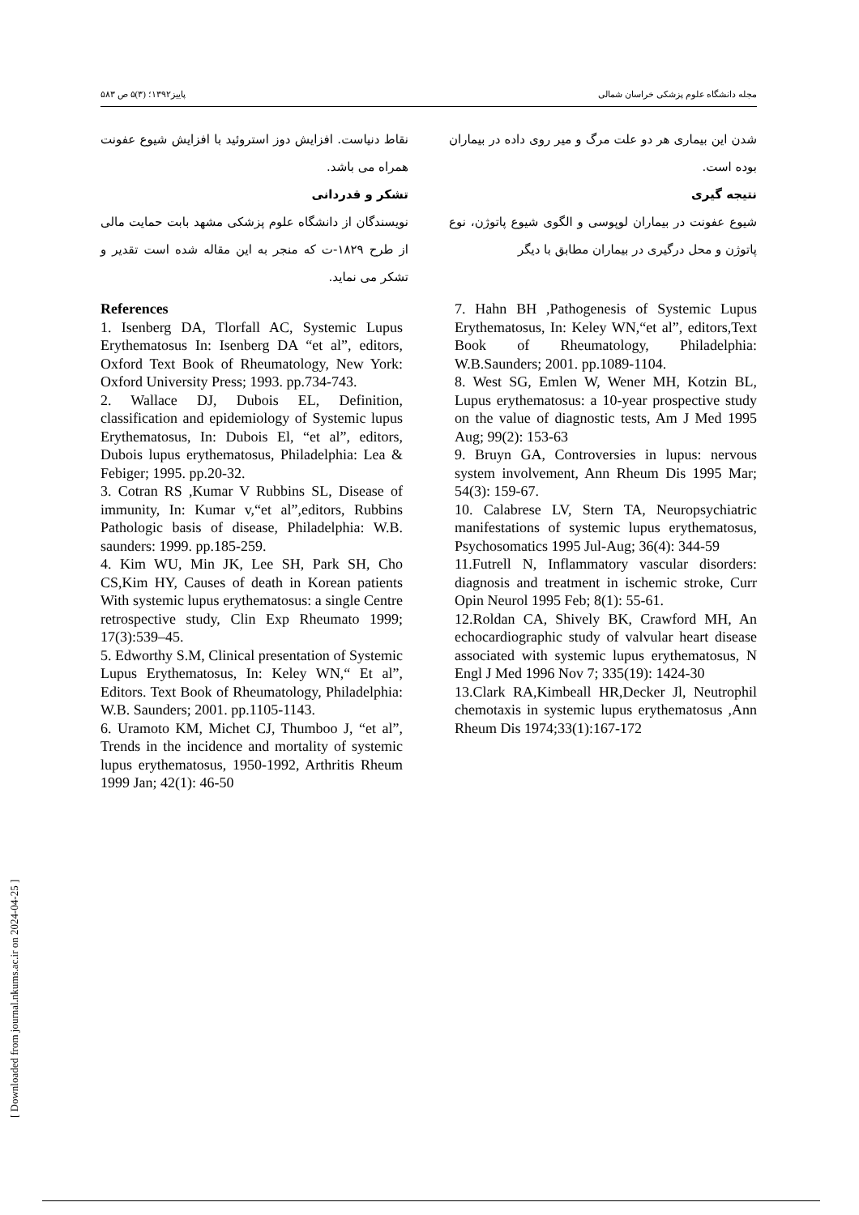مجله دانشگاه علوم پزشکی خراسان شمالی پاییز۱۳۹۲؛ (۳)۵ ص ۵۸۳
شدن این بیماری هر دو علت مرگ و میر روی داده در بیماران بوده است.
نتیجه گیری
شیوع عفونت در بیماران لوپوسی و الگوی شیوع پاتوژن، نوع پاتوژن و محل درگیری در بیماران مطابق با دیگر
نقاط دنیاست. افزایش دوز استروئید با افزایش شیوع عفونت همراه می باشد.
تشکر و قدردانی
نویسندگان از دانشگاه علوم پزشکی مشهد بابت حمایت مالی از طرح ۱۸۲۹-ت که منجر به این مقاله شده است تقدیر و تشکر می نماید.
References
1. Isenberg DA, Tlorfall AC, Systemic Lupus Erythematosus In: Isenberg DA “et al”, editors, Oxford Text Book of Rheumatology, New York: Oxford University Press; 1993. pp.734-743.
2. Wallace DJ, Dubois EL, Definition, classification and epidemiology of Systemic lupus Erythematosus, In: Dubois El, “et al”, editors, Dubois lupus erythematosus, Philadelphia: Lea & Febiger; 1995. pp.20-32.
3. Cotran RS ,Kumar V Rubbins SL, Disease of immunity, In: Kumar v,“et al”,editors, Rubbins Pathologic basis of disease, Philadelphia: W.B. saunders: 1999. pp.185-259.
4. Kim WU, Min JK, Lee SH, Park SH, Cho CS,Kim HY, Causes of death in Korean patients With systemic lupus erythematosus: a single Centre retrospective study, Clin Exp Rheumato 1999; 17(3):539–45.
5. Edworthy S.M, Clinical presentation of Systemic Lupus Erythematosus, In: Keley WN,“ Et al”, Editors. Text Book of Rheumatology, Philadelphia: W.B. Saunders; 2001. pp.1105-1143.
6. Uramoto KM, Michet CJ, Thumboo J, “et al”, Trends in the incidence and mortality of systemic lupus erythematosus, 1950-1992, Arthritis Rheum 1999 Jan; 42(1): 46-50
7. Hahn BH ,Pathogenesis of Systemic Lupus Erythematosus, In: Keley WN,“et al”, editors,Text Book of Rheumatology, Philadelphia: W.B.Saunders; 2001. pp.1089-1104.
8. West SG, Emlen W, Wener MH, Kotzin BL, Lupus erythematosus: a 10-year prospective study on the value of diagnostic tests, Am J Med 1995 Aug; 99(2): 153-63
9. Bruyn GA, Controversies in lupus: nervous system involvement, Ann Rheum Dis 1995 Mar; 54(3): 159-67.
10. Calabrese LV, Stern TA, Neuropsychiatric manifestations of systemic lupus erythematosus, Psychosomatics 1995 Jul-Aug; 36(4): 344-59
11.Futrell N, Inflammatory vascular disorders: diagnosis and treatment in ischemic stroke, Curr Opin Neurol 1995 Feb; 8(1): 55-61.
12.Roldan CA, Shively BK, Crawford MH, An echocardiographic study of valvular heart disease associated with systemic lupus erythematosus, N Engl J Med 1996 Nov 7; 335(19): 1424-30
13.Clark RA,Kimbeall HR,Decker Jl, Neutrophil chemotaxis in systemic lupus erythematosus ,Ann Rheum Dis 1974;33(1):167-172
[ Downloaded from journal.nkums.ac.ir on 2024-04-25 ]